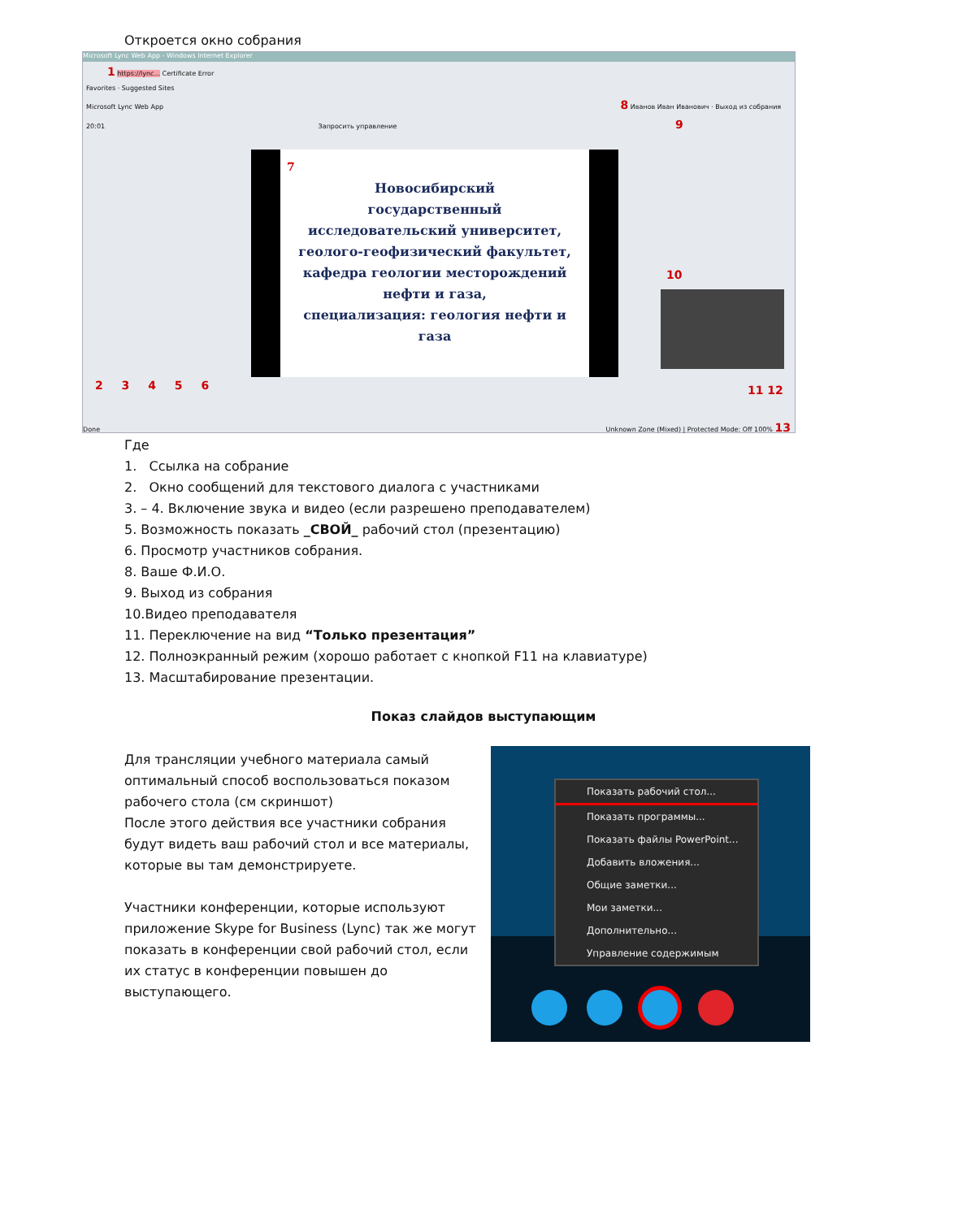Откроется окно собрания
Microsoft Lync Web App - Windows Internet Explorer
1 https://lync... Certificate Error
Favorites · Suggested Sites
Microsoft Lync Web App 8 Иванов Иван Иванович · Выход из собрания
20:01 Запросить управление 9
7
Новосибирский
государственный
исследовательский университет,
геолого-геофизический факультет,
кафедра геологии месторождений
нефти и газа,
специализация: геология нефти и
газа
10
2 3 4 5 6 11 12
Done Unknown Zone (Mixed) | Protected Mode: Off 100% 13
Где
1. Ссылка на собрание
2. Окно сообщений для текстового диалога с участниками
3. – 4. Включение звука и видео (если разрешено преподавателем)
5. Возможность показать _СВОЙ_ рабочий стол (презентацию)
6. Просмотр участников собрания.
8. Ваше Ф.И.О.
9. Выход из собрания
10.Видео преподавателя
11. Переключение на вид “Только презентация”
12. Полноэкранный режим (хорошо работает с кнопкой F11 на клавиатуре)
13. Масштабирование презентации.
Показ слайдов выступающим
Для трансляции учебного материала самый оптимальный способ воспользоваться показом рабочего стола (см скриншот)
После этого действия все участники собрания будут видеть ваш рабочий стол и все материалы, которые вы там демонстрируете.
Участники конференции, которые используют приложение Skype for Business (Lync) так же могут показать в конференции свой рабочий стол, если их статус в конференции повышен до выступающего.
Показать рабочий стол...
Показать программы...
Показать файлы PowerPoint...
Добавить вложения...
Общие заметки...
Мои заметки...
Дополнительно...
Управление содержимым